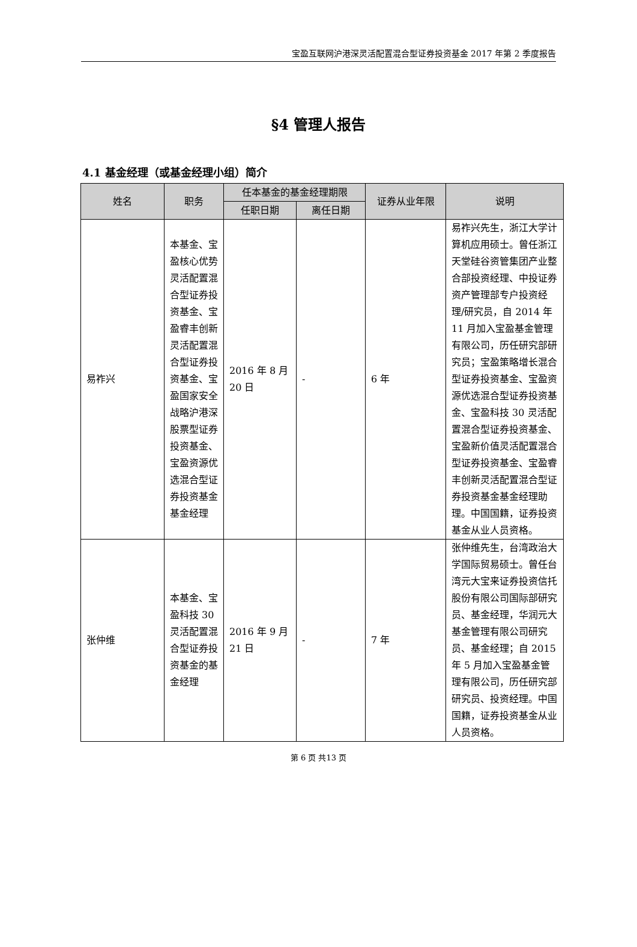宝盈互联网沪港深灵活配置混合型证券投资基金 2017 年第 2 季度报告
§4 管理人报告
4.1 基金经理（或基金经理小组）简介
| 姓名 | 职务 | 任本基金的基金经理期限 | | 证券从业年限 | 说明 |
| --- | --- | --- | --- | --- | --- |
| | | 任职日期 | 离任日期 | | |
| 易祚兴 | 本基金、宝盈核心优势灵活配置混合型证券投资基金、宝盈睿丰创新灵活配置混合型证券投资基金、宝盈国家安全战略沪港深股票型证券投资基金、宝盈资源优选混合型证券投资基金基金经理 | 2016 年 8 月 20 日 | - | 6 年 | 易祚兴先生，浙江大学计算机应用硕士。曾任浙江天堂硅谷资管集团产业整合部投资经理、中投证券资产管理部专户投资经理/研究员，自 2014 年 11 月加入宝盈基金管理有限公司，历任研究部研究员；宝盈策略增长混合型证券投资基金、宝盈资源优选混合型证券投资基金、宝盈科技 30 灵活配置混合型证券投资基金、宝盈新价值灵活配置混合型证券投资基金、宝盈睿丰创新灵活配置混合型证券投资基金基金经理助理。中国国籍，证券投资基金从业人员资格。 |
| 张仲维 | 本基金、宝盈科技 30 灵活配置混合型证券投资基金的基金经理 | 2016 年 9 月 21 日 | - | 7 年 | 张仲维先生，台湾政治大学国际贸易硕士。曾任台湾元大宝来证券投资信托股份有限公司国际部研究员、基金经理，华润元大基金管理有限公司研究员、基金经理；自 2015 年 5 月加入宝盈基金管理有限公司，历任研究部研究员、投资经理。中国国籍，证券投资基金从业人员资格。 |
第 6 页 共13 页